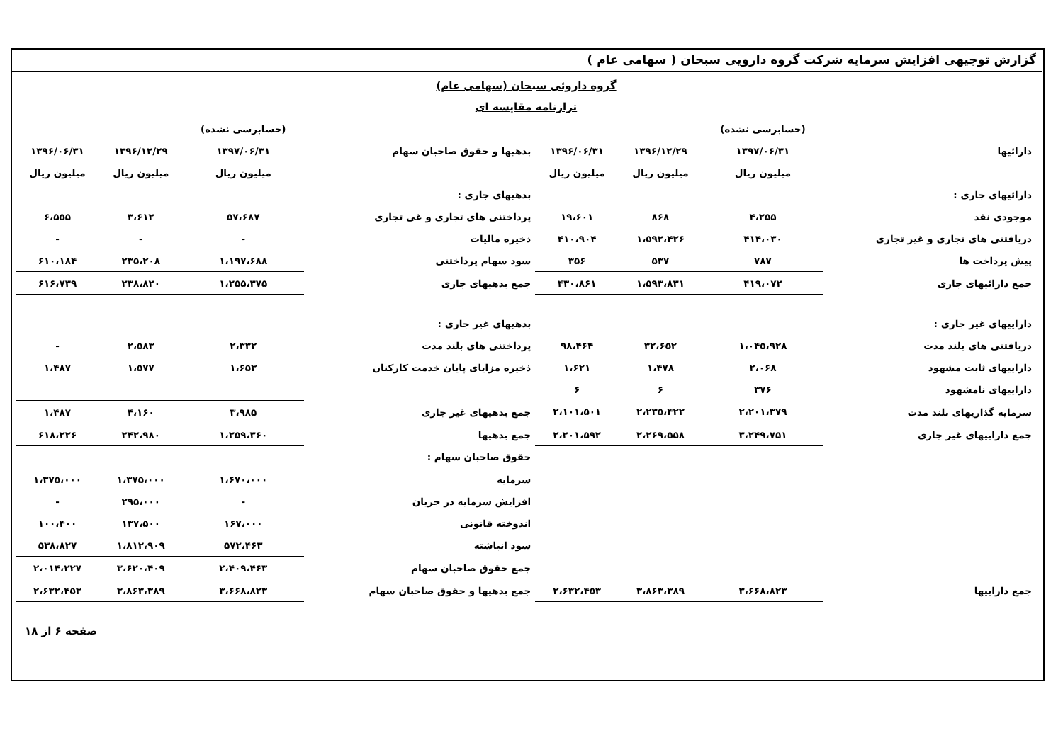گزارش توجیهی افزایش سرمایه شرکت گروه دارویی سبحان ( سهامی عام )
گروه داروئی سبحان (سهامی عام)
ترازنامه مقایسه ای
| | (حسابرسی نشده) | | | | | (حسابرسی نشده) | | |
| --- | --- | --- | --- | --- | --- | --- | --- | --- |
| دارائیها | ۱۳۹۷/۰۶/۳۱ | ۱۳۹۶/۱۲/۲۹ | ۱۳۹۶/۰۶/۳۱ | بدهیها و حقوق صاحبان سهام | | ۱۳۹۷/۰۶/۳۱ | ۱۳۹۶/۱۲/۲۹ | ۱۳۹۶/۰۶/۳۱ |
| | میلیون ریال | میلیون ریال | میلیون ریال | | | میلیون ریال | میلیون ریال | میلیون ریال |
| دارائیهای جاری : | | | | بدهیهای جاری : | | | | |
| موجودی نقد | ۴،۲۵۵ | ۸۶۸ | ۱۹،۶۰۱ | پرداختنی های تجاری و غی تجاری | | ۵۷،۶۸۷ | ۳،۶۱۲ | ۶،۵۵۵ |
| دریافتنی های تجاری و غیر تجاری | ۴۱۴،۰۳۰ | ۱،۵۹۲،۴۲۶ | ۴۱۰،۹۰۴ | ذخیره مالیات | | - | - | - |
| پیش پرداخت ها | ۷۸۷ | ۵۳۷ | ۳۵۶ | سود سهام پرداختنی | | ۱،۱۹۷،۶۸۸ | ۲۳۵،۲۰۸ | ۶۱۰،۱۸۴ |
| جمع دارائیهای جاری | ۴۱۹،۰۷۲ | ۱،۵۹۳،۸۳۱ | ۴۳۰،۸۶۱ | جمع بدهیهای جاری | | ۱،۲۵۵،۳۷۵ | ۲۳۸،۸۲۰ | ۶۱۶،۷۳۹ |
| داراییهای غیر جاری : | | | | بدهیهای غیر جاری : | | | | |
| دریافتنی های بلند مدت | ۱،۰۴۵،۹۲۸ | ۳۲،۶۵۲ | ۹۸،۴۶۴ | پرداختنی های بلند مدت | | ۲،۳۳۲ | ۲،۵۸۳ | - |
| داراییهای ثابت مشهود | ۲،۰۶۸ | ۱،۴۷۸ | ۱،۶۲۱ | ذخیره مزایای پایان خدمت کارکنان | | ۱،۶۵۳ | ۱،۵۷۷ | ۱،۴۸۷ |
| داراییهای نامشهود | ۳۷۶ | ۶ | ۶ | | | | | |
| سرمایه گذاریهای بلند مدت | ۲،۲۰۱،۳۷۹ | ۲،۲۳۵،۴۲۲ | ۲،۱۰۱،۵۰۱ | جمع بدهیهای غیر جاری | | ۳،۹۸۵ | ۴،۱۶۰ | ۱،۴۸۷ |
| جمع داراییهای غیر جاری | ۳،۲۴۹،۷۵۱ | ۲،۲۶۹،۵۵۸ | ۲،۲۰۱،۵۹۲ | جمع بدهیها | | ۱،۲۵۹،۳۶۰ | ۲۴۲،۹۸۰ | ۶۱۸،۲۲۶ |
| | | | | حقوق صاحبان سهام : | | | | |
| | | | | سرمایه | | ۱،۶۷۰،۰۰۰ | ۱،۳۷۵،۰۰۰ | ۱،۳۷۵،۰۰۰ |
| | | | | افزایش سرمایه در جریان | | - | ۲۹۵،۰۰۰ | - |
| | | | | اندوخته قانونی | | ۱۶۷،۰۰۰ | ۱۳۷،۵۰۰ | ۱۰۰،۴۰۰ |
| | | | | سود انباشته | | ۵۷۲،۴۶۳ | ۱،۸۱۲،۹۰۹ | ۵۳۸،۸۲۷ |
| | | | | جمع حقوق صاحبان سهام | | ۲،۴۰۹،۴۶۳ | ۳،۶۲۰،۴۰۹ | ۲،۰۱۴،۲۲۷ |
| جمع داراییها | ۳،۶۶۸،۸۲۳ | ۳،۸۶۳،۳۸۹ | ۲،۶۳۲،۴۵۳ | جمع بدهیها و حقوق صاحبان سهام | | ۳،۶۶۸،۸۲۳ | ۳،۸۶۳،۳۸۹ | ۲،۶۳۲،۴۵۳ |
صفحه ۶ از ۱۸